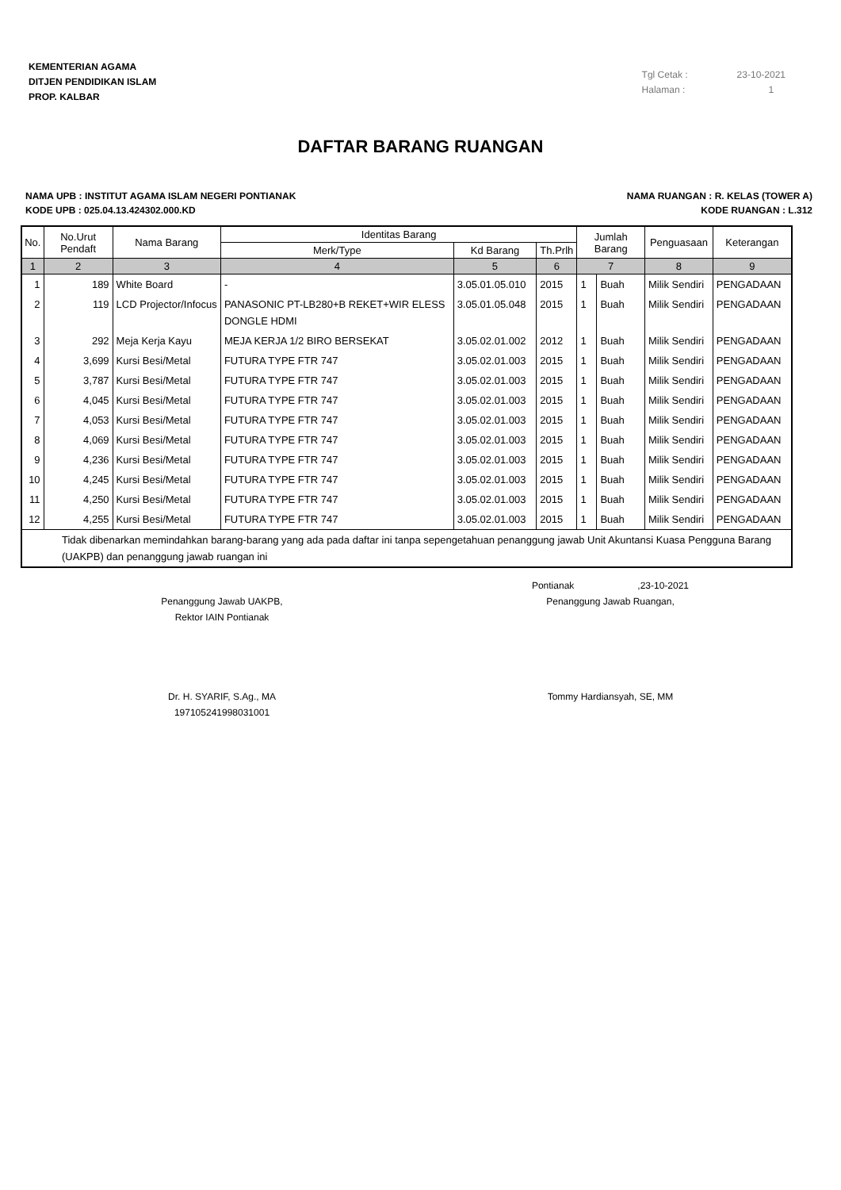KEMENTERIAN AGAMA
DITJEN PENDIDIKAN ISLAM
PROP. KALBAR
Tgl Cetak : 23-10-2021
Halaman : 1
DAFTAR BARANG RUANGAN
NAMA UPB : INSTITUT AGAMA ISLAM NEGERI PONTIANAK
KODE UPB : 025.04.13.424302.000.KD
NAMA RUANGAN : R. KELAS (TOWER A)
KODE RUANGAN : L.312
| No. | No.Urut Pendaft | Nama Barang | Identitas Barang | | | Jumlah Barang | | Penguasaan | Keterangan |
| --- | --- | --- | --- | --- | --- | --- | --- | --- | --- |
| | | | Merk/Type | Kd Barang | Th.Prlh | | | | |
| 1 | 2 | 3 | 4 | 5 | 6 | 7 | | 8 | 9 |
| 1 | 189 | White Board | - | 3.05.01.05.010 | 2015 | 1 | Buah | Milik Sendiri | PENGADAAN |
| 2 | 119 | LCD Projector/Infocus | PANASONIC PT-LB280+B REKET+WIR ELESS DONGLE HDMI | 3.05.01.05.048 | 2015 | 1 | Buah | Milik Sendiri | PENGADAAN |
| 3 | 292 | Meja Kerja Kayu | MEJA KERJA 1/2 BIRO BERSEKAT | 3.05.02.01.002 | 2012 | 1 | Buah | Milik Sendiri | PENGADAAN |
| 4 | 3,699 | Kursi Besi/Metal | FUTURA TYPE FTR 747 | 3.05.02.01.003 | 2015 | 1 | Buah | Milik Sendiri | PENGADAAN |
| 5 | 3,787 | Kursi Besi/Metal | FUTURA TYPE FTR 747 | 3.05.02.01.003 | 2015 | 1 | Buah | Milik Sendiri | PENGADAAN |
| 6 | 4,045 | Kursi Besi/Metal | FUTURA TYPE FTR 747 | 3.05.02.01.003 | 2015 | 1 | Buah | Milik Sendiri | PENGADAAN |
| 7 | 4,053 | Kursi Besi/Metal | FUTURA TYPE FTR 747 | 3.05.02.01.003 | 2015 | 1 | Buah | Milik Sendiri | PENGADAAN |
| 8 | 4,069 | Kursi Besi/Metal | FUTURA TYPE FTR 747 | 3.05.02.01.003 | 2015 | 1 | Buah | Milik Sendiri | PENGADAAN |
| 9 | 4,236 | Kursi Besi/Metal | FUTURA TYPE FTR 747 | 3.05.02.01.003 | 2015 | 1 | Buah | Milik Sendiri | PENGADAAN |
| 10 | 4,245 | Kursi Besi/Metal | FUTURA TYPE FTR 747 | 3.05.02.01.003 | 2015 | 1 | Buah | Milik Sendiri | PENGADAAN |
| 11 | 4,250 | Kursi Besi/Metal | FUTURA TYPE FTR 747 | 3.05.02.01.003 | 2015 | 1 | Buah | Milik Sendiri | PENGADAAN |
| 12 | 4,255 | Kursi Besi/Metal | FUTURA TYPE FTR 747 | 3.05.02.01.003 | 2015 | 1 | Buah | Milik Sendiri | PENGADAAN |
| Tidak dibenarkan memindahkan barang-barang yang ada pada daftar ini tanpa sepengetahuan penanggung jawab Unit Akuntansi Kuasa Pengguna Barang (UAKPB) dan penanggung jawab ruangan ini | | | | | | | | | |
Penanggung Jawab UAKPB,
Rektor IAIN Pontianak
Dr. H. SYARIF, S.Ag., MA
197105241998031001
Pontianak ,23-10-2021
Penanggung Jawab Ruangan,
Tommy Hardiansyah, SE, MM